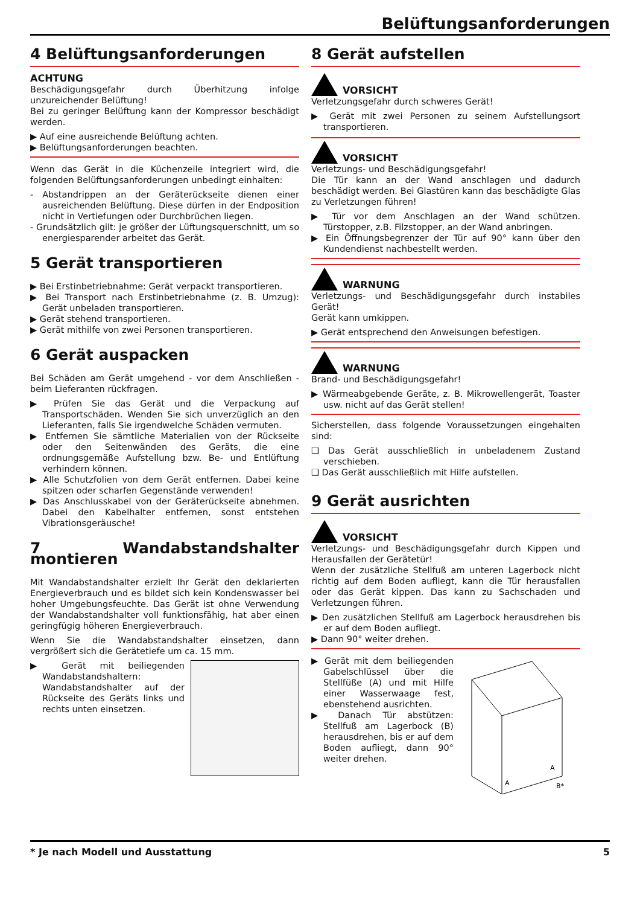Belüftungsanforderungen
4 Belüftungsanforderungen
ACHTUNG
Beschädigungsgefahr durch Überhitzung infolge unzureichender Belüftung!
Bei zu geringer Belüftung kann der Kompressor beschädigt werden.
▶ Auf eine ausreichende Belüftung achten.
▶ Belüftungsanforderungen beachten.
Wenn das Gerät in die Küchenzeile integriert wird, die folgenden Belüftungsanforderungen unbedingt einhalten:
- Abstandrippen an der Geräterückseite dienen einer ausreichenden Belüftung. Diese dürfen in der Endposition nicht in Vertiefungen oder Durchbrüchen liegen.
- Grundsätzlich gilt: je größer der Lüftungsquerschnitt, um so energiesparender arbeitet das Gerät.
5 Gerät transportieren
▶ Bei Erstinbetriebnahme: Gerät verpackt transportieren.
▶ Bei Transport nach Erstinbetriebnahme (z. B. Umzug): Gerät unbeladen transportieren.
▶ Gerät stehend transportieren.
▶ Gerät mithilfe von zwei Personen transportieren.
6 Gerät auspacken
Bei Schäden am Gerät umgehend - vor dem Anschließen - beim Lieferanten rückfragen.
▶ Prüfen Sie das Gerät und die Verpackung auf Transportschäden. Wenden Sie sich unverzüglich an den Lieferanten, falls Sie irgendwelche Schäden vermuten.
▶ Entfernen Sie sämtliche Materialien von der Rückseite oder den Seitenwänden des Geräts, die eine ordnungsgemäße Aufstellung bzw. Be- und Entlüftung verhindern können.
▶ Alle Schutzfolien von dem Gerät entfernen. Dabei keine spitzen oder scharfen Gegenstände verwenden!
▶ Das Anschlusskabel von der Geräterückseite abnehmen. Dabei den Kabelhalter entfernen, sonst entstehen Vibrationsgeräusche!
7 Wandabstandshalter montieren
Mit Wandabstandshalter erzielt Ihr Gerät den deklarierten Energieverbrauch und es bildet sich kein Kondenswasser bei hoher Umgebungsfeuchte. Das Gerät ist ohne Verwendung der Wandabstandshalter voll funktionsfähig, hat aber einen geringfügig höheren Energieverbrauch.
Wenn Sie die Wandabstandshalter einsetzen, dann vergrößert sich die Gerätetiefe um ca. 15 mm.
▶ Gerät mit beiliegenden Wandabstandshaltern: Wandabstandshalter auf der Rückseite des Geräts links und rechts unten einsetzen.
8 Gerät aufstellen
VORSICHT
Verletzungsgefahr durch schweres Gerät!
▶ Gerät mit zwei Personen zu seinem Aufstellungsort transportieren.
VORSICHT
Verletzungs- und Beschädigungsgefahr!
Die Tür kann an der Wand anschlagen und dadurch beschädigt werden. Bei Glastüren kann das beschädigte Glas zu Verletzungen führen!
▶ Tür vor dem Anschlagen an der Wand schützen. Türstopper, z.B. Filzstopper, an der Wand anbringen.
▶ Ein Öffnungsbegrenzer der Tür auf 90° kann über den Kundendienst nachbestellt werden.
WARNUNG
Verletzungs- und Beschädigungsgefahr durch instabiles Gerät!
Gerät kann umkippen.
▶ Gerät entsprechend den Anweisungen befestigen.
WARNUNG
Brand- und Beschädigungsgefahr!
▶ Wärmeabgebende Geräte, z. B. Mikrowellengerät, Toaster usw. nicht auf das Gerät stellen!
Sicherstellen, dass folgende Voraussetzungen eingehalten sind:
❑ Das Gerät ausschließlich in unbeladenem Zustand verschieben.
❑ Das Gerät ausschließlich mit Hilfe aufstellen.
9 Gerät ausrichten
VORSICHT
Verletzungs- und Beschädigungsgefahr durch Kippen und Herausfallen der Gerätetür!
Wenn der zusätzliche Stellfuß am unteren Lagerbock nicht richtig auf dem Boden aufliegt, kann die Tür herausfallen oder das Gerät kippen. Das kann zu Sachschaden und Verletzungen führen.
▶ Den zusätzlichen Stellfuß am Lagerbock herausdrehen bis er auf dem Boden aufliegt.
▶ Dann 90° weiter drehen.
▶ Gerät mit dem beiliegenden Gabelschlüssel über die Stellfüße (A) und mit Hilfe einer Wasserwaage fest, ebenstehend ausrichten.
▶ Danach Tür abstützen: Stellfuß am Lagerbock (B) herausdrehen, bis er auf dem Boden aufliegt, dann 90° weiter drehen.
A
A
B*
* Je nach Modell und Ausstattung 5